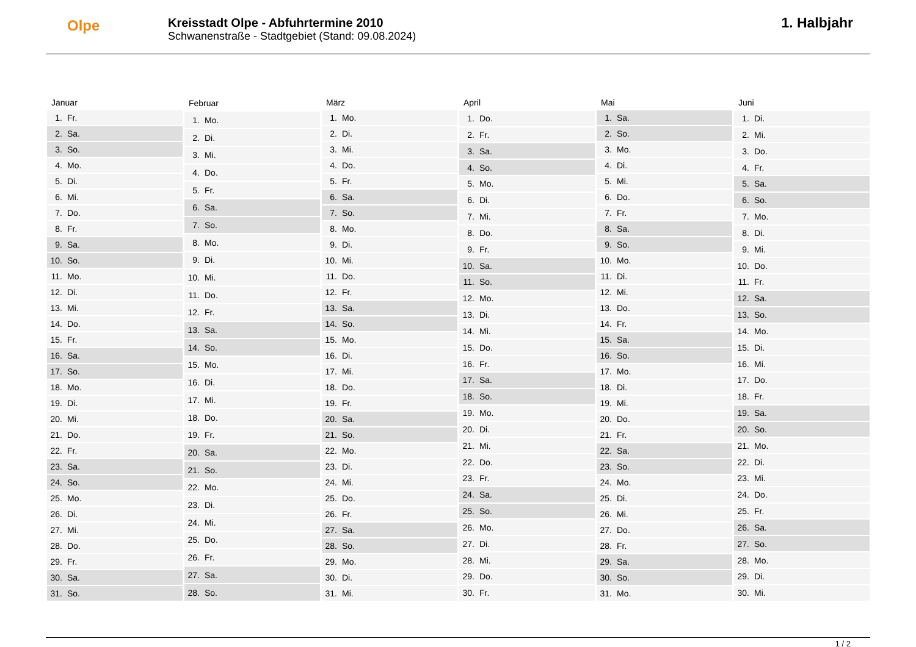Olpe
Kreisstadt Olpe - Abfuhrtermine 2010
Schwanenstraße - Stadtgebiet (Stand: 09.08.2024)
1. Halbjahr
| Januar | |
| --- | --- |
| 1. | Fr. |
| 2. | Sa. |
| 3. | So. |
| 4. | Mo. |
| 5. | Di. |
| 6. | Mi. |
| 7. | Do. |
| 8. | Fr. |
| 9. | Sa. |
| 10. | So. |
| 11. | Mo. |
| 12. | Di. |
| 13. | Mi. |
| 14. | Do. |
| 15. | Fr. |
| 16. | Sa. |
| 17. | So. |
| 18. | Mo. |
| 19. | Di. |
| 20. | Mi. |
| 21. | Do. |
| 22. | Fr. |
| 23. | Sa. |
| 24. | So. |
| 25. | Mo. |
| 26. | Di. |
| 27. | Mi. |
| 28. | Do. |
| 29. | Fr. |
| 30. | Sa. |
| 31. | So. |
| Februar | |
| --- | --- |
| 1. | Mo. |
| 2. | Di. |
| 3. | Mi. |
| 4. | Do. |
| 5. | Fr. |
| 6. | Sa. |
| 7. | So. |
| 8. | Mo. |
| 9. | Di. |
| 10. | Mi. |
| 11. | Do. |
| 12. | Fr. |
| 13. | Sa. |
| 14. | So. |
| 15. | Mo. |
| 16. | Di. |
| 17. | Mi. |
| 18. | Do. |
| 19. | Fr. |
| 20. | Sa. |
| 21. | So. |
| 22. | Mo. |
| 23. | Di. |
| 24. | Mi. |
| 25. | Do. |
| 26. | Fr. |
| 27. | Sa. |
| 28. | So. |
| März | |
| --- | --- |
| 1. | Mo. |
| 2. | Di. |
| 3. | Mi. |
| 4. | Do. |
| 5. | Fr. |
| 6. | Sa. |
| 7. | So. |
| 8. | Mo. |
| 9. | Di. |
| 10. | Mi. |
| 11. | Do. |
| 12. | Fr. |
| 13. | Sa. |
| 14. | So. |
| 15. | Mo. |
| 16. | Di. |
| 17. | Mi. |
| 18. | Do. |
| 19. | Fr. |
| 20. | Sa. |
| 21. | So. |
| 22. | Mo. |
| 23. | Di. |
| 24. | Mi. |
| 25. | Do. |
| 26. | Fr. |
| 27. | Sa. |
| 28. | So. |
| 29. | Mo. |
| 30. | Di. |
| 31. | Mi. |
| April | |
| --- | --- |
| 1. | Do. |
| 2. | Fr. |
| 3. | Sa. |
| 4. | So. |
| 5. | Mo. |
| 6. | Di. |
| 7. | Mi. |
| 8. | Do. |
| 9. | Fr. |
| 10. | Sa. |
| 11. | So. |
| 12. | Mo. |
| 13. | Di. |
| 14. | Mi. |
| 15. | Do. |
| 16. | Fr. |
| 17. | Sa. |
| 18. | So. |
| 19. | Mo. |
| 20. | Di. |
| 21. | Mi. |
| 22. | Do. |
| 23. | Fr. |
| 24. | Sa. |
| 25. | So. |
| 26. | Mo. |
| 27. | Di. |
| 28. | Mi. |
| 29. | Do. |
| 30. | Fr. |
| Mai | |
| --- | --- |
| 1. | Sa. |
| 2. | So. |
| 3. | Mo. |
| 4. | Di. |
| 5. | Mi. |
| 6. | Do. |
| 7. | Fr. |
| 8. | Sa. |
| 9. | So. |
| 10. | Mo. |
| 11. | Di. |
| 12. | Mi. |
| 13. | Do. |
| 14. | Fr. |
| 15. | Sa. |
| 16. | So. |
| 17. | Mo. |
| 18. | Di. |
| 19. | Mi. |
| 20. | Do. |
| 21. | Fr. |
| 22. | Sa. |
| 23. | So. |
| 24. | Mo. |
| 25. | Di. |
| 26. | Mi. |
| 27. | Do. |
| 28. | Fr. |
| 29. | Sa. |
| 30. | So. |
| 31. | Mo. |
| Juni | |
| --- | --- |
| 1. | Di. |
| 2. | Mi. |
| 3. | Do. |
| 4. | Fr. |
| 5. | Sa. |
| 6. | So. |
| 7. | Mo. |
| 8. | Di. |
| 9. | Mi. |
| 10. | Do. |
| 11. | Fr. |
| 12. | Sa. |
| 13. | So. |
| 14. | Mo. |
| 15. | Di. |
| 16. | Mi. |
| 17. | Do. |
| 18. | Fr. |
| 19. | Sa. |
| 20. | So. |
| 21. | Mo. |
| 22. | Di. |
| 23. | Mi. |
| 24. | Do. |
| 25. | Fr. |
| 26. | Sa. |
| 27. | So. |
| 28. | Mo. |
| 29. | Di. |
| 30. | Mi. |
1 / 2